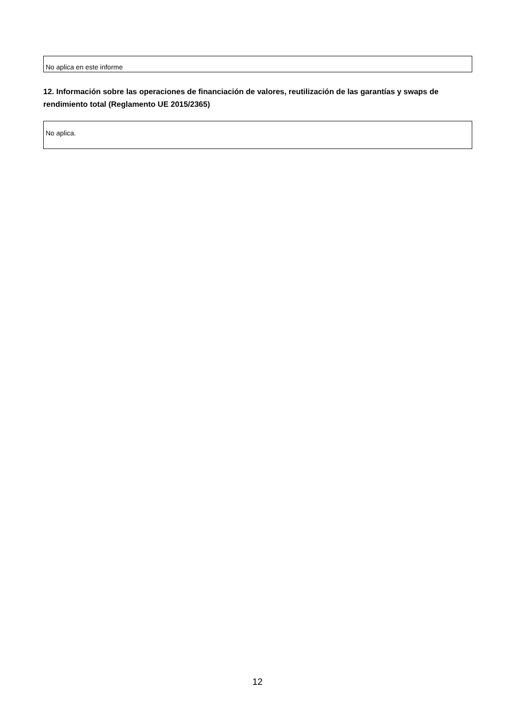No aplica en este informe
12. Información sobre las operaciones de financiación de valores, reutilización de las garantías y swaps de rendimiento total (Reglamento UE 2015/2365)
No aplica.
12